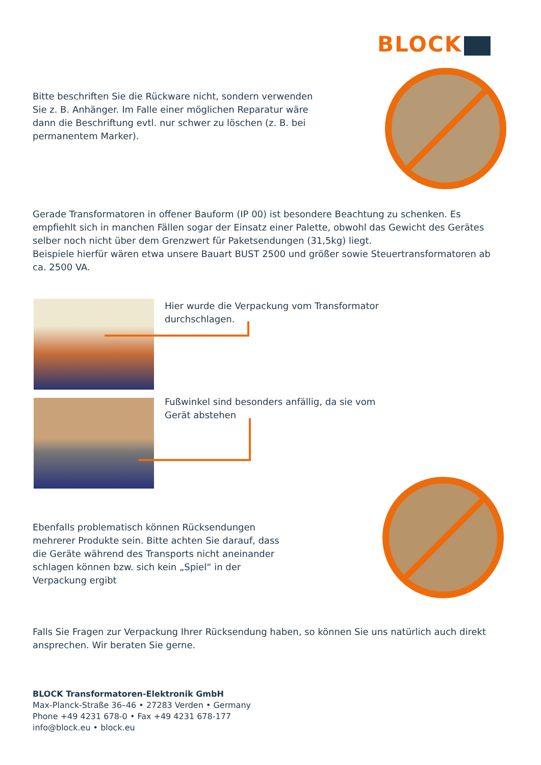BLOCK
Bitte beschriften Sie die Rückware nicht, sondern verwenden Sie z. B. Anhänger. Im Falle einer möglichen Reparatur wäre dann die Beschriftung evtl. nur schwer zu löschen (z. B. bei permanentem Marker).
Gerade Transformatoren in offener Bauform (IP 00) ist besondere Beachtung zu schenken. Es empfiehlt sich in manchen Fällen sogar der Einsatz einer Palette, obwohl das Gewicht des Gerä­tes selber noch nicht über dem Grenzwert für Paketsendungen (31,5kg) liegt.
Beispiele hierfür wären etwa unsere Bauart BUST 2500 und größer sowie Steuertransformato­ren ab ca. 2500 VA.
Hier wurde die Verpackung vom Transformator durchschlagen.
Fußwinkel sind besonders anfällig, da sie vom Gerät abstehen
Ebenfalls problematisch können Rücksendungen mehrerer Produkte sein. Bitte achten Sie darauf, dass die Geräte während des Transports nicht aneinander schlagen können bzw. sich kein „Spiel“ in der Verpackung ergibt
Falls Sie Fragen zur Verpackung Ihrer Rücksendung haben, so können Sie uns natürlich auch direkt ansprechen. Wir beraten Sie gerne.
BLOCK Transformatoren-Elektronik GmbH
Max-Planck-Straße 36–46 • 27283 Verden • Germany
Phone +49 4231 678-0 • Fax +49 4231 678-177
info@block.eu • block.eu